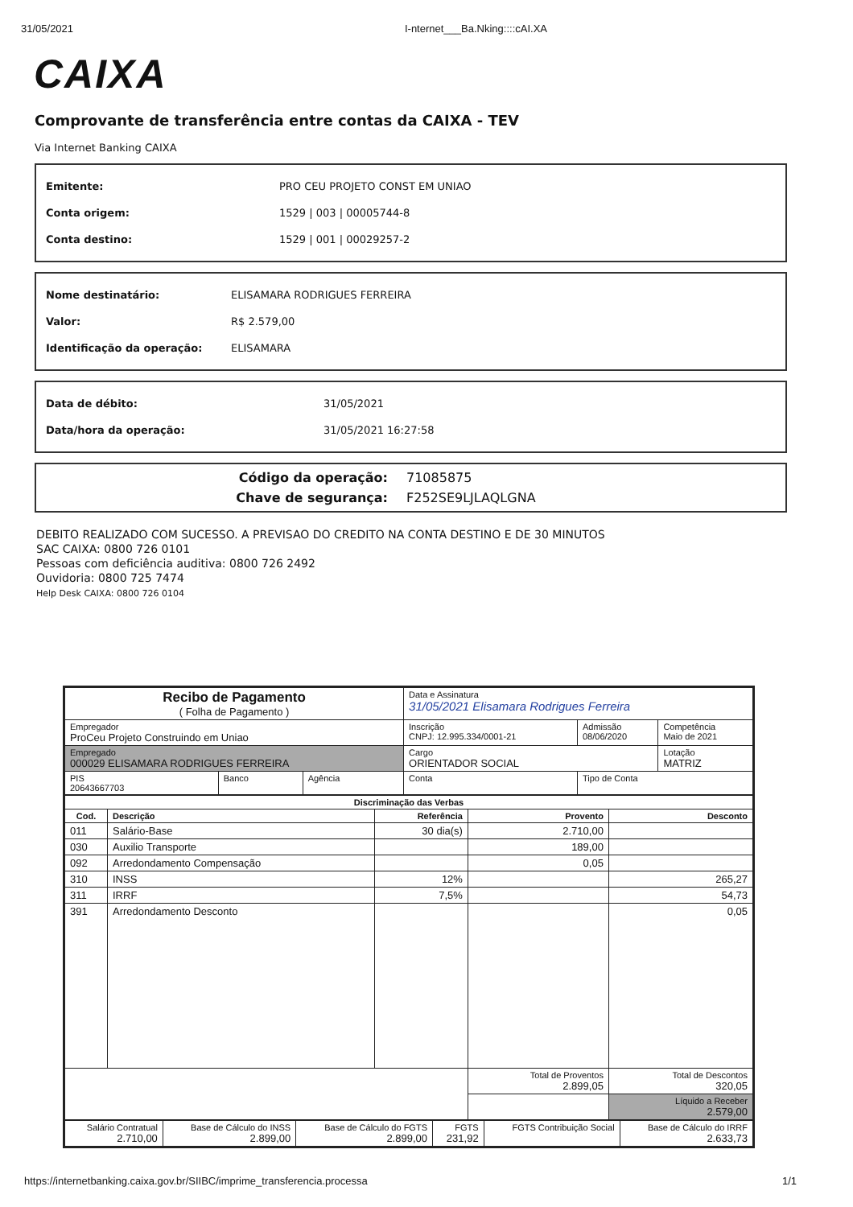31/05/2021 I-nternet___Ba.Nking::::cAI.XA
CAIXA
Comprovante de transferência entre contas da CAIXA - TEV
Via Internet Banking CAIXA
| Emitente: | PRO CEU PROJETO CONST EM UNIAO |
| Conta origem: | 1529 / 003 / 00005744-8 |
| Conta destino: | 1529 / 001 / 00029257-2 |
| Nome destinatário: | ELISAMARA RODRIGUES FERREIRA |
| Valor: | R$ 2.579,00 |
| Identificação da operação: | ELISAMARA |
| Data de débito: | 31/05/2021 |
| Data/hora da operação: | 31/05/2021 16:27:58 |
| Código da operação: | 71085875 |
| Chave de segurança: | F252SE9LJLAQLGNA |
DEBITO REALIZADO COM SUCESSO. A PREVISAO DO CREDITO NA CONTA DESTINO E DE 30 MINUTOS
SAC CAIXA: 0800 726 0101
Pessoas com deficiência auditiva: 0800 726 2492
Ouvidoria: 0800 725 7474
Help Desk CAIXA: 0800 726 0104
| Recibo de Pagamento ( Folha de Pagamento ) | | | Data e Assinatura 31/05/2021 Elisamara Rodrigues Ferreira | | |
| Empregador ProCeu Projeto Construindo em Uniao | | | Inscrição CNPJ: 12.995.334/0001-21 | Admissão 08/06/2020 | Competência Maio de 2021 |
| Empregado 000029 ELISAMARA RODRIGUES FERREIRA | | | Cargo ORIENTADOR SOCIAL | | Lotação MATRIZ |
| PIS 20643667703 | Banco | Agência | Conta | Tipo de Conta | |
| Discriminação das Verbas | | | | |
| --- | --- | --- | --- | --- |
| Cod. | Descrição | Referência | Provento | Desconto |
| 011 | Salário-Base | 30 dia(s) | 2.710,00 | |
| 030 | Auxilio Transporte | | 189,00 | |
| 092 | Arredondamento Compensação | | 0,05 | |
| 310 | INSS | 12% | | 265,27 |
| 311 | IRRF | 7,5% | | 54,73 |
| 391 | Arredondamento Desconto | | | 0,05 |
| | | | Total de Proventos 2.899,05 | Total de Descontos 320,05 |
| | | | | Líquido a Receber 2.579,00 |
| Salário Contratual 2.710,00 | Base de Cálculo do INSS 2.899,00 | Base de Cálculo do FGTS 2.899,00 | FGTS 231,92 | FGTS Contribuição Social | Base de Cálculo do IRRF 2.633,73 |
https://internetbanking.caixa.gov.br/SIIBC/imprime_transferencia.processa 1/1